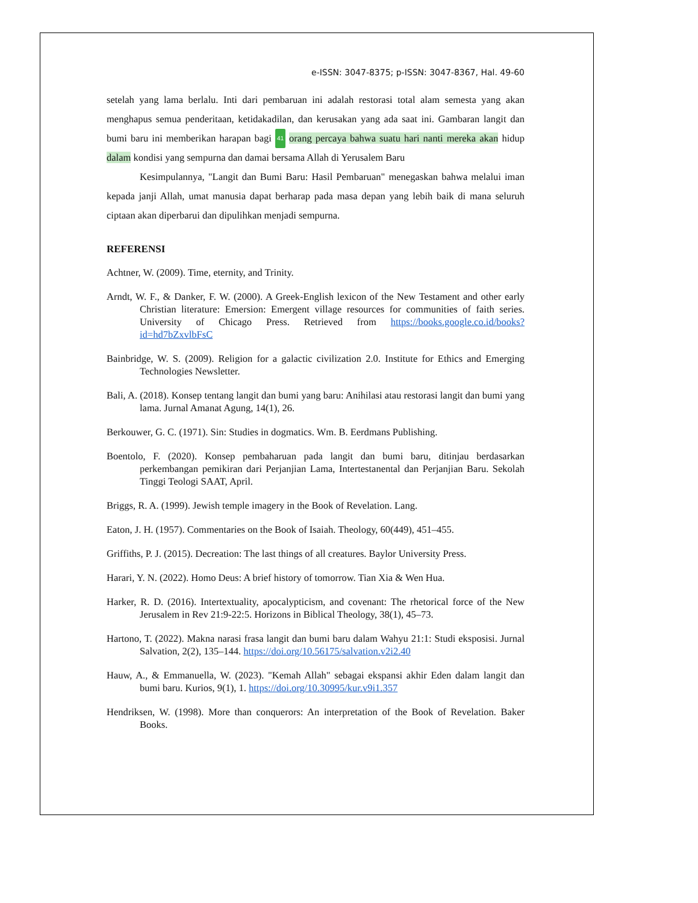e-ISSN: 3047-8375; p-ISSN: 3047-8367, Hal. 49-60
setelah yang lama berlalu. Inti dari pembaruan ini adalah restorasi total alam semesta yang akan menghapus semua penderitaan, ketidakadilan, dan kerusakan yang ada saat ini. Gambaran langit dan bumi baru ini memberikan harapan bagi 41 orang percaya bahwa suatu hari nanti mereka akan hidup dalam kondisi yang sempurna dan damai bersama Allah di Yerusalem Baru
Kesimpulannya, "Langit dan Bumi Baru: Hasil Pembaruan" menegaskan bahwa melalui iman kepada janji Allah, umat manusia dapat berharap pada masa depan yang lebih baik di mana seluruh ciptaan akan diperbarui dan dipulihkan menjadi sempurna.
REFERENSI
Achtner, W. (2009). Time, eternity, and Trinity.
Arndt, W. F., & Danker, F. W. (2000). A Greek-English lexicon of the New Testament and other early Christian literature: Emersion: Emergent village resources for communities of faith series. University of Chicago Press. Retrieved from https://books.google.co.id/books?id=hd7bZxvlbFsC
Bainbridge, W. S. (2009). Religion for a galactic civilization 2.0. Institute for Ethics and Emerging Technologies Newsletter.
Bali, A. (2018). Konsep tentang langit dan bumi yang baru: Anihilasi atau restorasi langit dan bumi yang lama. Jurnal Amanat Agung, 14(1), 26.
Berkouwer, G. C. (1971). Sin: Studies in dogmatics. Wm. B. Eerdmans Publishing.
Boentolo, F. (2020). Konsep pembaharuan pada langit dan bumi baru, ditinjau berdasarkan perkembangan pemikiran dari Perjanjian Lama, Intertestanental dan Perjanjian Baru. Sekolah Tinggi Teologi SAAT, April.
Briggs, R. A. (1999). Jewish temple imagery in the Book of Revelation. Lang.
Eaton, J. H. (1957). Commentaries on the Book of Isaiah. Theology, 60(449), 451–455.
Griffiths, P. J. (2015). Decreation: The last things of all creatures. Baylor University Press.
Harari, Y. N. (2022). Homo Deus: A brief history of tomorrow. Tian Xia & Wen Hua.
Harker, R. D. (2016). Intertextuality, apocalypticism, and covenant: The rhetorical force of the New Jerusalem in Rev 21:9-22:5. Horizons in Biblical Theology, 38(1), 45–73.
Hartono, T. (2022). Makna narasi frasa langit dan bumi baru dalam Wahyu 21:1: Studi eksposisi. Jurnal Salvation, 2(2), 135–144. https://doi.org/10.56175/salvation.v2i2.40
Hauw, A., & Emmanuella, W. (2023). "Kemah Allah" sebagai ekspansi akhir Eden dalam langit dan bumi baru. Kurios, 9(1), 1. https://doi.org/10.30995/kur.v9i1.357
Hendriksen, W. (1998). More than conquerors: An interpretation of the Book of Revelation. Baker Books.